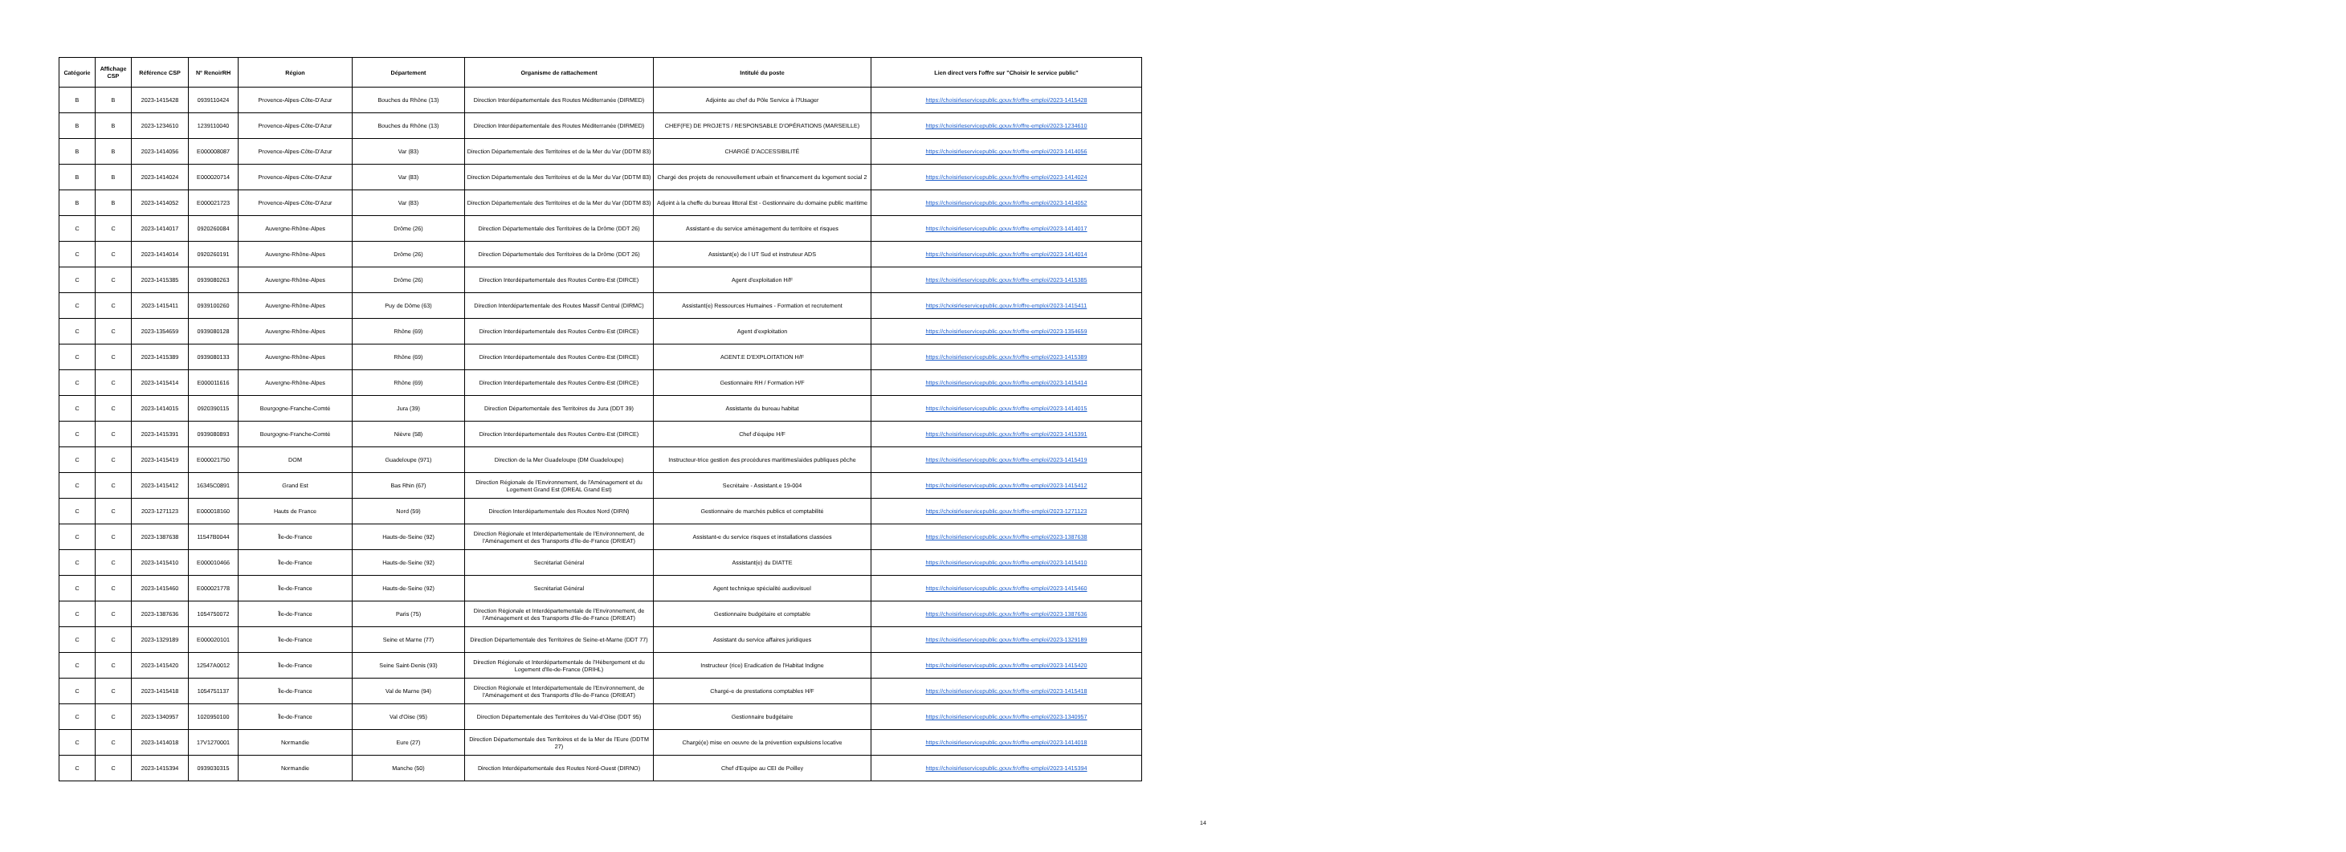| Catégorie | Affichage CSP | Référence CSP | N° RenoirRH | Région | Département | Organisme de rattachement | Intitulé du poste | Lien direct vers l'offre sur "Choisir le service public" |
| --- | --- | --- | --- | --- | --- | --- | --- | --- |
| B | B | 2023-1415428 | 0939110424 | Provence-Alpes-Côte-D'Azur | Bouches du Rhône (13) | Direction Interdépartementale des Routes Méditerranée (DIRMED) | Adjointe au chef du Pôle Service à l?Usager | https://choisirleservicepublic.gouv.fr/offre-emploi/2023-1415428 |
| B | B | 2023-1234610 | 1239110040 | Provence-Alpes-Côte-D'Azur | Bouches du Rhône (13) | Direction Interdépartementale des Routes Méditerranée (DIRMED) | CHEF(FE) DE PROJETS / RESPONSABLE D'OPÉRATIONS (MARSEILLE) | https://choisirleservicepublic.gouv.fr/offre-emploi/2023-1234610 |
| B | B | 2023-1414056 | E000008087 | Provence-Alpes-Côte-D'Azur | Var (83) | Direction Départementale des Territoires et de la Mer du Var (DDTM 83) | CHARGÉ D'ACCESSIBILITÉ | https://choisirleservicepublic.gouv.fr/offre-emploi/2023-1414056 |
| B | B | 2023-1414024 | E000020714 | Provence-Alpes-Côte-D'Azur | Var (83) | Direction Départementale des Territoires et de la Mer du Var (DDTM 83) | Chargé des projets de renouvellement urbain et financement du logement social 2 | https://choisirleservicepublic.gouv.fr/offre-emploi/2023-1414024 |
| B | B | 2023-1414052 | E000021723 | Provence-Alpes-Côte-D'Azur | Var (83) | Direction Départementale des Territoires et de la Mer du Var (DDTM 83) | Adjoint à la cheffe du bureau littoral Est - Gestionnaire du domaine public maritime | https://choisirleservicepublic.gouv.fr/offre-emploi/2023-1414052 |
| C | C | 2023-1414017 | 0920260084 | Auvergne-Rhône-Alpes | Drôme (26) | Direction Départementale des Territoires de la Drôme (DDT 26) | Assistant-e du service aménagement du territoire et risques | https://choisirleservicepublic.gouv.fr/offre-emploi/2023-1414017 |
| C | C | 2023-1414014 | 0920260191 | Auvergne-Rhône-Alpes | Drôme (26) | Direction Départementale des Territoires de la Drôme (DDT 26) | Assistant(e) de l UT Sud et instruteur ADS | https://choisirleservicepublic.gouv.fr/offre-emploi/2023-1414014 |
| C | C | 2023-1415385 | 0939080263 | Auvergne-Rhône-Alpes | Drôme (26) | Direction Interdépartementale des Routes Centre-Est (DIRCE) | Agent d'exploitation H/F | https://choisirleservicepublic.gouv.fr/offre-emploi/2023-1415385 |
| C | C | 2023-1415411 | 0939100260 | Auvergne-Rhône-Alpes | Puy de Dôme (63) | Direction Interdépartementale des Routes Massif Central (DIRMC) | Assistant(e) Ressources Humaines - Formation et recrutement | https://choisirleservicepublic.gouv.fr/offre-emploi/2023-1415411 |
| C | C | 2023-1354659 | 0939080128 | Auvergne-Rhône-Alpes | Rhône (69) | Direction Interdépartementale des Routes Centre-Est (DIRCE) | Agent d'exploitation | https://choisirleservicepublic.gouv.fr/offre-emploi/2023-1354659 |
| C | C | 2023-1415389 | 0939080133 | Auvergne-Rhône-Alpes | Rhône (69) | Direction Interdépartementale des Routes Centre-Est (DIRCE) | AGENT.E D'EXPLOITATION H/F | https://choisirleservicepublic.gouv.fr/offre-emploi/2023-1415389 |
| C | C | 2023-1415414 | E000011616 | Auvergne-Rhône-Alpes | Rhône (69) | Direction Interdépartementale des Routes Centre-Est (DIRCE) | Gestionnaire RH / Formation H/F | https://choisirleservicepublic.gouv.fr/offre-emploi/2023-1415414 |
| C | C | 2023-1414015 | 0920390115 | Bourgogne-Franche-Comté | Jura (39) | Direction Départementale des Territoires du Jura (DDT 39) | Assistante du bureau habitat | https://choisirleservicepublic.gouv.fr/offre-emploi/2023-1414015 |
| C | C | 2023-1415391 | 0939080893 | Bourgogne-Franche-Comté | Nièvre (58) | Direction Interdépartementale des Routes Centre-Est (DIRCE) | Chef d'équipe H/F | https://choisirleservicepublic.gouv.fr/offre-emploi/2023-1415391 |
| C | C | 2023-1415419 | E000021750 | DOM | Guadeloupe (971) | Direction de la Mer Guadeloupe (DM Guadeloupe) | Instructeur-trice gestion des procédures maritimes/aides publiques pêche | https://choisirleservicepublic.gouv.fr/offre-emploi/2023-1415419 |
| C | C | 2023-1415412 | 16345C0891 | Grand Est | Bas Rhin (67) | Direction Régionale de l'Environnement, de l'Aménagement et du Logement Grand Est (DREAL Grand Est) | Secrétaire - Assistant.e 19-004 | https://choisirleservicepublic.gouv.fr/offre-emploi/2023-1415412 |
| C | C | 2023-1271123 | E000018160 | Hauts de France | Nord (59) | Direction Interdépartementale des Routes Nord (DIRN) | Gestionnaire de marchés publics et comptabilité | https://choisirleservicepublic.gouv.fr/offre-emploi/2023-1271123 |
| C | C | 2023-1387638 | 11547B0044 | Île-de-France | Hauts-de-Seine (92) | Direction Régionale et Interdépartementale de l'Environnement, de l'Aménagement et des Transports d'Ile-de-France (DRIEAT) | Assistant-e du service risques et installations classées | https://choisirleservicepublic.gouv.fr/offre-emploi/2023-1387638 |
| C | C | 2023-1415410 | E000010466 | Île-de-France | Hauts-de-Seine (92) | Secrétariat Général | Assistant(e) du DIATTE | https://choisirleservicepublic.gouv.fr/offre-emploi/2023-1415410 |
| C | C | 2023-1415460 | E000021778 | Île-de-France | Hauts-de-Seine (92) | Secrétariat Général | Agent technique spécialité audiovisuel | https://choisirleservicepublic.gouv.fr/offre-emploi/2023-1415460 |
| C | C | 2023-1387636 | 1054750072 | Île-de-France | Paris (75) | Direction Régionale et Interdépartementale de l'Environnement, de l'Aménagement et des Transports d'Ile-de-France (DRIEAT) | Gestionnaire budgétaire et comptable | https://choisirleservicepublic.gouv.fr/offre-emploi/2023-1387636 |
| C | C | 2023-1329189 | E000020101 | Île-de-France | Seine et Marne (77) | Direction Départementale des Territoires de Seine-et-Marne (DDT 77) | Assistant du service affaires juridiques | https://choisirleservicepublic.gouv.fr/offre-emploi/2023-1329189 |
| C | C | 2023-1415420 | 12547A0012 | Île-de-France | Seine Saint-Denis (93) | Direction Régionale et Interdépartementale de l'Hébergement et du Logement d'Ile-de-France (DRIHL) | Instructeur (rice) Eradication de l'Habitat Indigne | https://choisirleservicepublic.gouv.fr/offre-emploi/2023-1415420 |
| C | C | 2023-1415418 | 1054751137 | Île-de-France | Val de Marne (94) | Direction Régionale et Interdépartementale de l'Environnement, de l'Aménagement et des Transports d'Ile-de-France (DRIEAT) | Chargé-e de prestations comptables H/F | https://choisirleservicepublic.gouv.fr/offre-emploi/2023-1415418 |
| C | C | 2023-1340957 | 1020950100 | Île-de-France | Val d'Oise (95) | Direction Départementale des Territoires du Val-d'Oise (DDT 95) | Gestionnaire budgétaire | https://choisirleservicepublic.gouv.fr/offre-emploi/2023-1340957 |
| C | C | 2023-1414018 | 17V1270001 | Normandie | Eure (27) | Direction Départementale des Territoires et de la Mer de l'Eure (DDTM 27) | Chargé(e) mise en oeuvre de la prévention expulsions locative | https://choisirleservicepublic.gouv.fr/offre-emploi/2023-1414018 |
| C | C | 2023-1415394 | 0939030315 | Normandie | Manche (50) | Direction Interdépartementale des Routes Nord-Ouest (DIRNO) | Chef d'Equipe au CEI de Poilley | https://choisirleservicepublic.gouv.fr/offre-emploi/2023-1415394 |
14